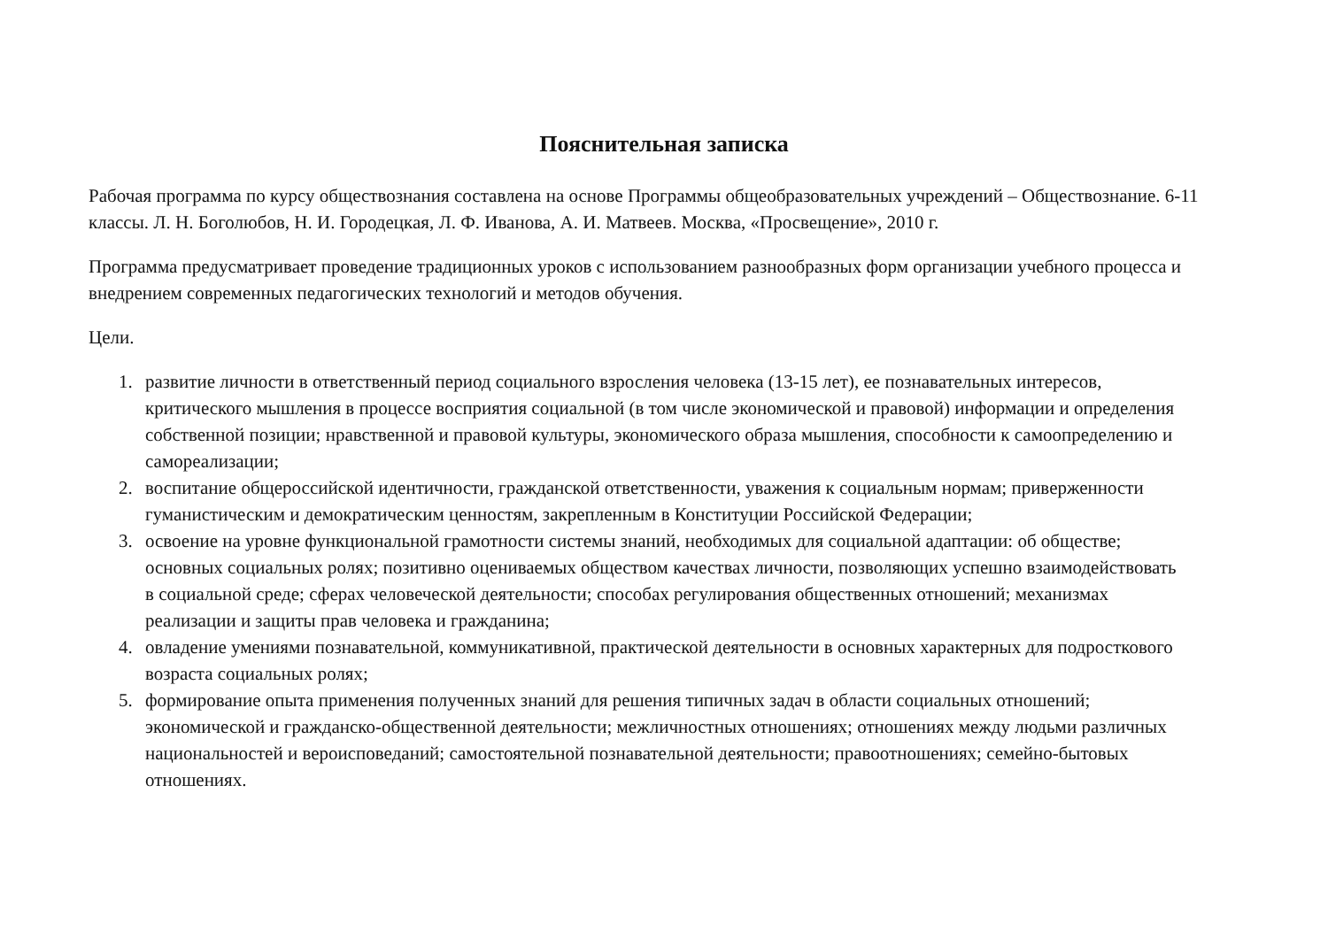Пояснительная записка
Рабочая программа по курсу обществознания составлена на основе Программы общеобразовательных учреждений – Обществознание. 6-11 классы. Л. Н. Боголюбов, Н. И. Городецкая, Л. Ф. Иванова, А. И. Матвеев. Москва, «Просвещение», 2010 г.
Программа предусматривает проведение традиционных уроков с использованием разнообразных форм организации учебного процесса и внедрением современных педагогических технологий и методов обучения.
Цели.
1. развитие личности в ответственный период социального взросления человека (13-15 лет), ее познавательных интересов, критического мышления в процессе восприятия социальной (в том числе экономической и правовой) информации и определения собственной позиции; нравственной и правовой культуры, экономического образа мышления, способности к самоопределению и самореализации;
2. воспитание общероссийской идентичности, гражданской ответственности, уважения к социальным нормам; приверженности гуманистическим и демократическим ценностям, закрепленным в Конституции Российской Федерации;
3. освоение на уровне функциональной грамотности системы знаний, необходимых для социальной адаптации: об обществе; основных социальных ролях; позитивно оцениваемых обществом качествах личности, позволяющих успешно взаимодействовать в социальной среде; сферах человеческой деятельности; способах регулирования общественных отношений; механизмах реализации и защиты прав человека и гражданина;
4. овладение умениями познавательной, коммуникативной, практической деятельности в основных характерных для подросткового возраста социальных ролях;
5. формирование опыта применения полученных знаний для решения типичных задач в области социальных отношений; экономической и гражданско-общественной деятельности; межличностных отношениях; отношениях между людьми различных национальностей и вероисповеданий; самостоятельной познавательной деятельности; правоотношениях; семейно-бытовых отношениях.